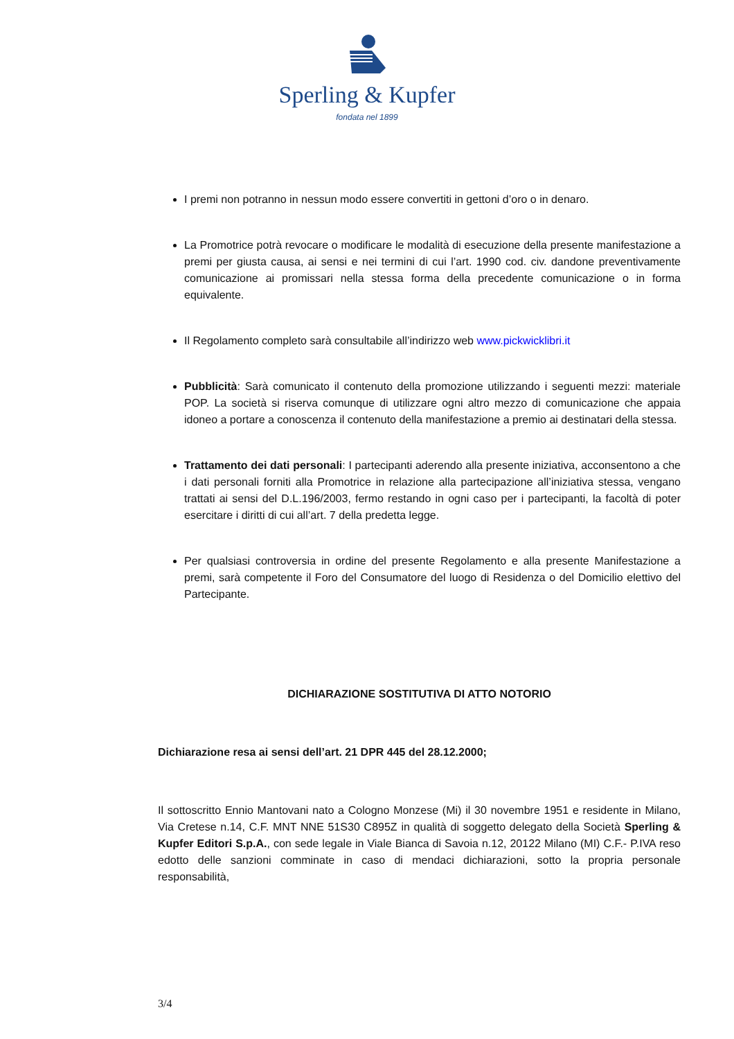Sperling & Kupfer
fondata nel 1899
I premi non potranno in nessun modo essere convertiti in gettoni d’oro o in denaro.
La Promotrice potrà revocare o modificare le modalità di esecuzione della presente manifestazione a premi per giusta causa, ai sensi e nei termini di cui l’art. 1990 cod. civ. dandone preventivamente comunicazione ai promissari nella stessa forma della precedente comunicazione o in forma equivalente.
Il Regolamento completo sarà consultabile all’indirizzo web www.pickwicklibri.it
Pubblicità: Sarà comunicato il contenuto della promozione utilizzando i seguenti mezzi: materiale POP. La società si riserva comunque di utilizzare ogni altro mezzo di comunicazione che appaia idoneo a portare a conoscenza il contenuto della manifestazione a premio ai destinatari della stessa.
Trattamento dei dati personali: I partecipanti aderendo alla presente iniziativa, acconsentono a che i dati personali forniti alla Promotrice in relazione alla partecipazione all’iniziativa stessa, vengano trattati ai sensi del D.L.196/2003, fermo restando in ogni caso per i partecipanti, la facoltà di poter esercitare i diritti di cui all’art. 7 della predetta legge.
Per qualsiasi controversia in ordine del presente Regolamento e alla presente Manifestazione a premi, sarà competente il Foro del Consumatore del luogo di Residenza o del Domicilio elettivo del Partecipante.
DICHIARAZIONE SOSTITUTIVA DI ATTO NOTORIO
Dichiarazione resa ai sensi dell’art. 21 DPR 445 del 28.12.2000;
Il sottoscritto Ennio Mantovani nato a Cologno Monzese (Mi) il 30 novembre 1951 e residente in Milano, Via Cretese n.14, C.F. MNT NNE 51S30 C895Z in qualità di soggetto delegato della Società Sperling & Kupfer Editori S.p.A., con sede legale in Viale Bianca di Savoia n.12, 20122 Milano (MI) C.F.- P.IVA reso edotto delle sanzioni comminate in caso di mendaci dichiarazioni, sotto la propria personale responsabilità,
3/4